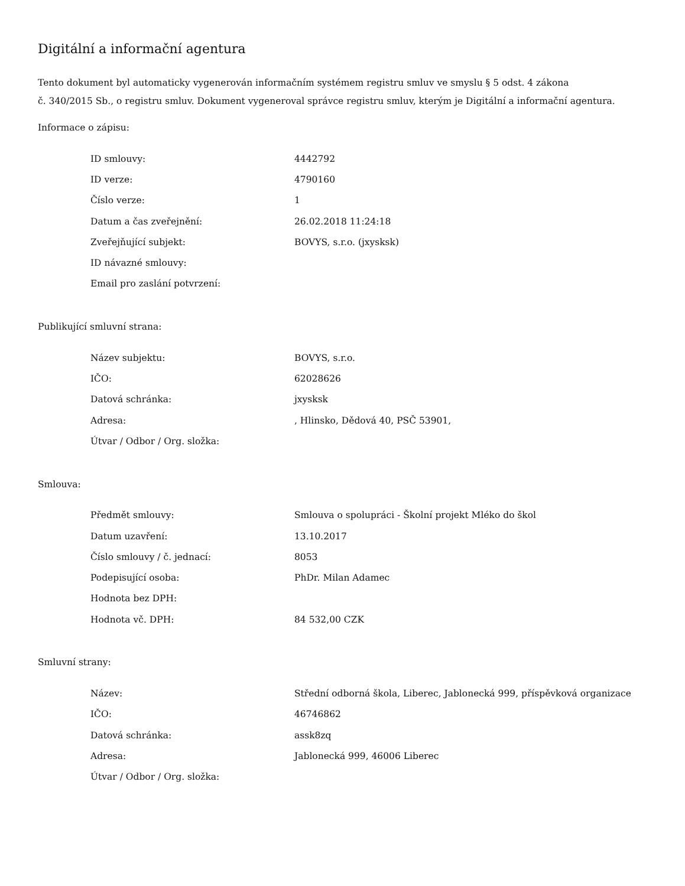Digitální a informační agentura
Tento dokument byl automaticky vygenerován informačním systémem registru smluv ve smyslu § 5 odst. 4 zákona
č. 340/2015 Sb., o registru smluv. Dokument vygeneroval správce registru smluv, kterým je Digitální a informační agentura.
Informace o zápisu:
| ID smlouvy: | 4442792 |
| ID verze: | 4790160 |
| Číslo verze: | 1 |
| Datum a čas zveřejnění: | 26.02.2018 11:24:18 |
| Zveřejňující subjekt: | BOVYS, s.r.o. (jxysksk) |
| ID návazné smlouvy: | |
| Email pro zaslání potvrzení: | |
Publikující smluvní strana:
| Název subjektu: | BOVYS, s.r.o. |
| IČO: | 62028626 |
| Datová schránka: | jxysksk |
| Adresa: | , Hlinsko, Dědová 40, PSČ 53901, |
| Útvar / Odbor / Org. složka: | |
Smlouva:
| Předmět smlouvy: | Smlouva o spolupráci - Školní projekt Mléko do škol |
| Datum uzavření: | 13.10.2017 |
| Číslo smlouvy / č. jednací: | 8053 |
| Podepisující osoba: | PhDr. Milan Adamec |
| Hodnota bez DPH: | |
| Hodnota vč. DPH: | 84 532,00 CZK |
Smluvní strany:
| Název: | Střední odborná škola, Liberec, Jablonecká 999, příspěvková organizace |
| IČO: | 46746862 |
| Datová schránka: | assk8zq |
| Adresa: | Jablonecká 999, 46006 Liberec |
| Útvar / Odbor / Org. složka: | |